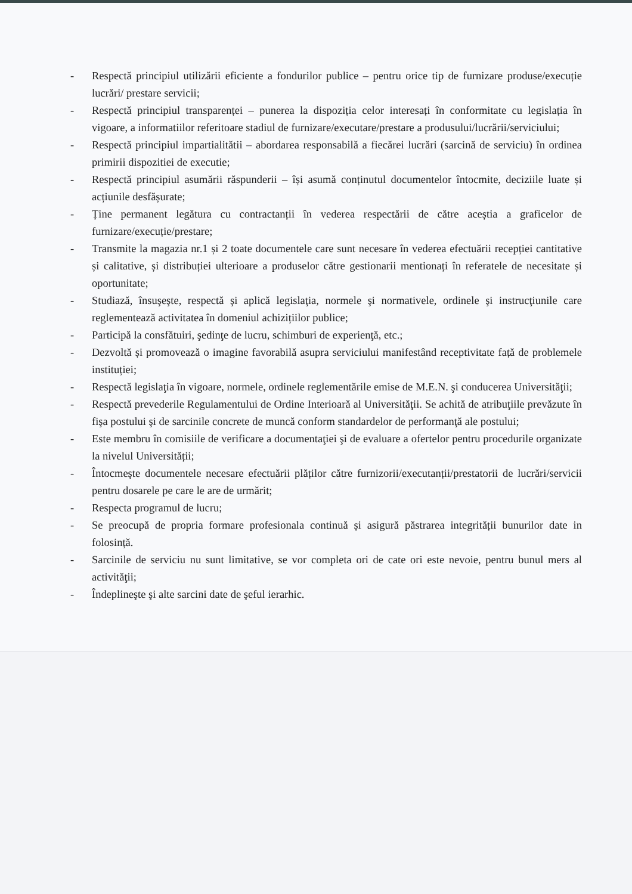- Respectă principiul utilizării eficiente a fondurilor publice – pentru orice tip de furnizare produse/execuție lucrări/ prestare servicii;
- Respectă principiul transparenței – punerea la dispoziția celor interesați în conformitate cu legislația în vigoare, a informatiilor referitoare stadiul de furnizare/executare/prestare a produsului/lucrării/serviciului;
- Respectă principiul impartialitătii – abordarea responsabilă a fiecărei lucrări (sarcină de serviciu) în ordinea primirii dispozitiei de executie;
- Respectă principiul asumării răspunderii – își asumă conținutul documentelor întocmite, deciziile luate și acțiunile desfășurate;
- Ține permanent legătura cu contractanții în vederea respectării de către aceștia a graficelor de furnizare/execuție/prestare;
- Transmite la magazia nr.1 și 2 toate documentele care sunt necesare în vederea efectuării recepției cantitative și calitative, și distribuției ulterioare a produselor către gestionarii mentionați în referatele de necesitate și oportunitate;
- Studiază, însuşeşte, respectă şi aplică legislaţia, normele şi normativele, ordinele şi instrucţiunile care reglementează activitatea în domeniul achizițiilor publice;
- Participă la consfătuiri, şedinţe de lucru, schimburi de experienţă, etc.;
- Dezvoltă și promovează o imagine favorabilă asupra serviciului manifestând receptivitate față de problemele instituției;
- Respectă legislaţia în vigoare, normele, ordinele reglementările emise de M.E.N. şi conducerea Universităţii;
- Respectă prevederile Regulamentului de Ordine Interioară al Universităţii. Se achită de atribuţiile prevăzute în fişa postului şi de sarcinile concrete de muncă conform standardelor de performanţă ale postului;
- Este membru în comisiile de verificare a documentaţiei şi de evaluare a ofertelor pentru procedurile organizate la nivelul Universității;
- Întocmeşte documentele necesare efectuării plăților către furnizorii/executanții/prestatorii de lucrări/servicii pentru dosarele pe care le are de urmărit;
- Respecta programul de lucru;
- Se preocupă de propria formare profesionala continuă și asigură păstrarea integrității bunurilor date in folosință.
- Sarcinile de serviciu nu sunt limitative, se vor completa ori de cate ori este nevoie, pentru bunul mers al activităţii;
- Îndeplineşte şi alte sarcini date de şeful ierarhic.